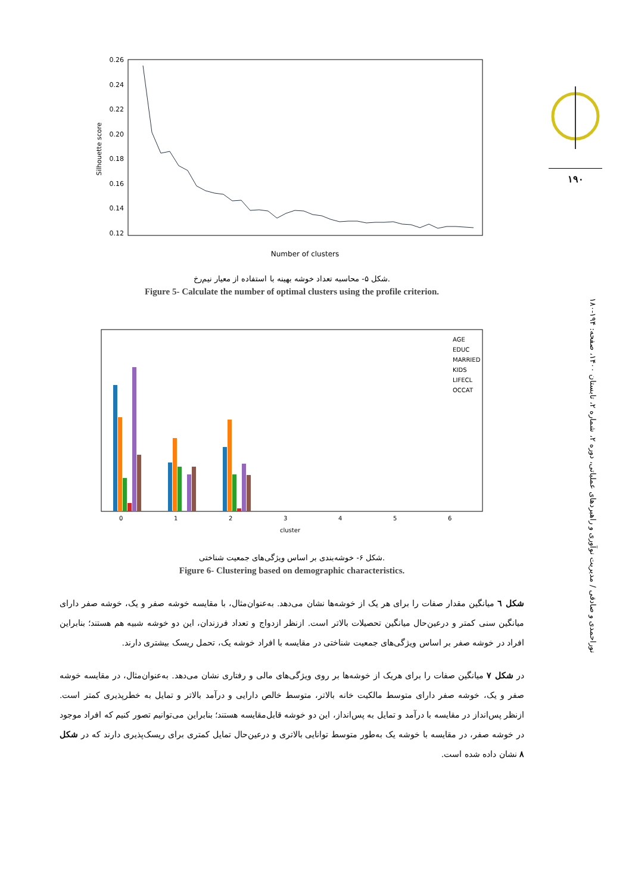0.26
0.24
0.22
0.20
0.18
0.16
0.14
0.12
Silhouette score
Number of clusters
شکل ۵- محاسبه تعداد خوشه بهینه با استفاده از معیار نیم‌رخ.
Figure 5- Calculate the number of optimal clusters using the profile criterion.
0
1
2
3
4
5
6
cluster
AGE
EDUC
MARRIED
KIDS
LIFECL
OCCAT
شکل ۶- خوشه‌بندی بر اساس ویژگی‌های جمعیت شناختی.
Figure 6- Clustering based on demographic characteristics.
شکل ٦ میانگین مقدار صفات را برای هر یک از خوشه‌ها نشان می‌دهد. به‌عنوان‌مثال، با مقایسه خوشه صفر و یک، خوشه صفر دارای میانگین سنی کمتر و درعین‌حال میانگین تحصیلات بالاتر است. ازنظر ازدواج و تعداد فرزندان، این دو خوشه شبیه هم هستند؛ بنابراین افراد در خوشه صفر بر اساس ویژگی‌های جمعیت شناختی در مقایسه با افراد خوشه یک، تحمل ریسک بیشتری دارند.
در شکل ۷ میانگین صفات را برای هریک از خوشه‌ها بر روی ویژگی‌های مالی و رفتاری نشان می‌دهد. به‌عنوان‌مثال، در مقایسه خوشه صفر و یک، خوشه صفر دارای متوسط مالکیت خانه بالاتر، متوسط خالص دارایی و درآمد بالاتر و تمایل به خطرپذیری کمتر است. ازنظر پس‌انداز در مقایسه با درآمد و تمایل به پس‌انداز، این دو خوشه قابل‌مقایسه هستند؛ بنابراین می‌توانیم تصور کنیم که افراد موجود در خوشه صفر، در مقایسه با خوشه یک به‌طور متوسط توانایی بالاتری و درعین‌حال تمایل کمتری برای ریسک‌پذیری دارند که در شکل ۸ نشان داده شده است.
۱۹۰
نوراحمدی و صادقی / مدیریت نوآوری و راهبردهای عملیاتی، دوره ۲، شماره ۲، تابستان ۱۴۰۰، صفحه: ۱۹۴-۱۸۰